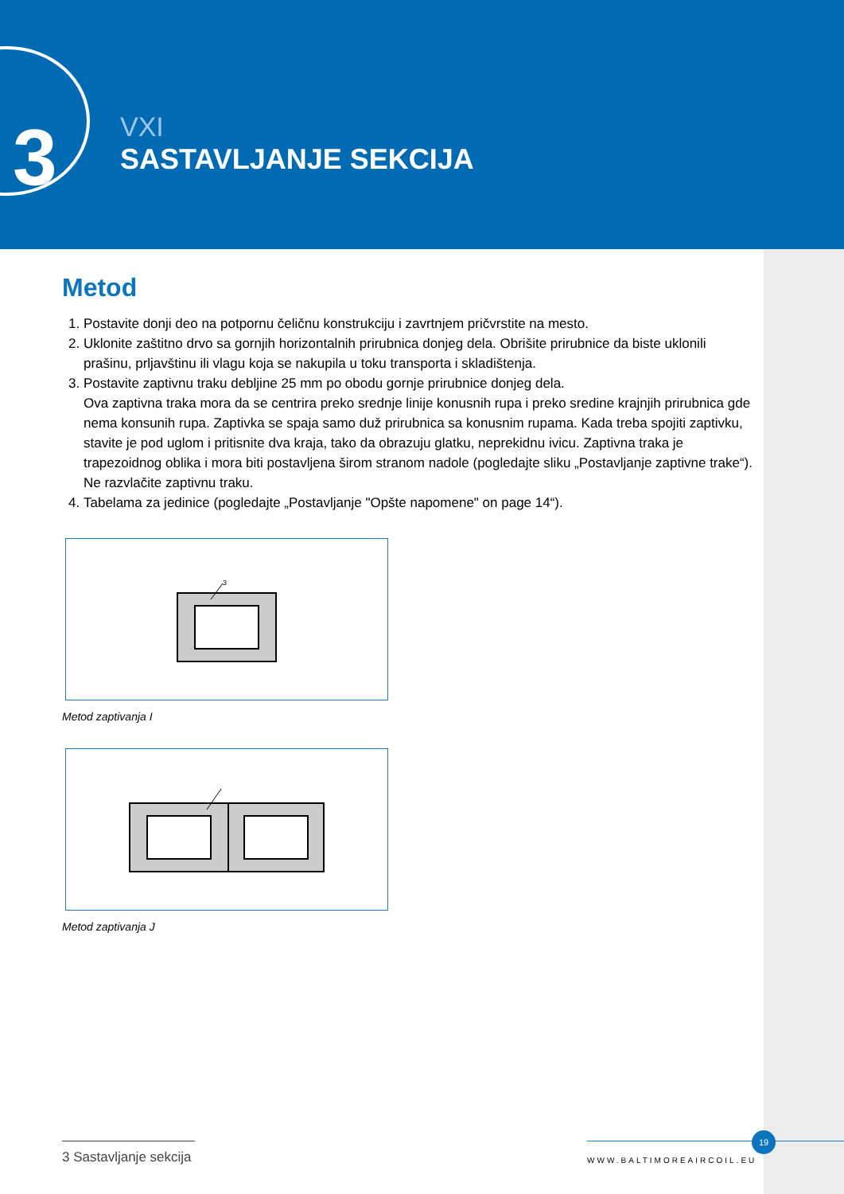3
VXI
SASTAVLJANJE SEKCIJA
Metod
1. Postavite donji deo na potpornu čeličnu konstrukciju i zavrtnjem pričvrstite na mesto.
2. Uklonite zaštitno drvo sa gornjih horizontalnih prirubnica donjeg dela. Obrišite prirubnice da biste uklonili prašinu, prljavštinu ili vlagu koja se nakupila u toku transporta i skladištenja.
3. Postavite zaptivnu traku debljine 25 mm po obodu gornje prirubnice donjeg dela.
Ova zaptivna traka mora da se centrira preko srednje linije konusnih rupa i preko sredine krajnjih prirubnica gde nema konsunih rupa. Zaptivka se spaja samo duž prirubnica sa konusnim rupama. Kada treba spojiti zaptivku, stavite je pod uglom i pritisnite dva kraja, tako da obrazuju glatku, neprekidnu ivicu. Zaptivna traka je trapezoidnog oblika i mora biti postavljena širom stranom nadole (pogledajte sliku „Postavljanje zaptivne trake“). Ne razvlačite zaptivnu traku.
4. Tabelama za jedinice (pogledajte „Postavljanje "Opšte napomene" on page 14“).
3
Metod zaptivanja I
Metod zaptivanja J
3 Sastavljanje sekcija
WWW.BALTIMOREAIRCOIL.EU
19